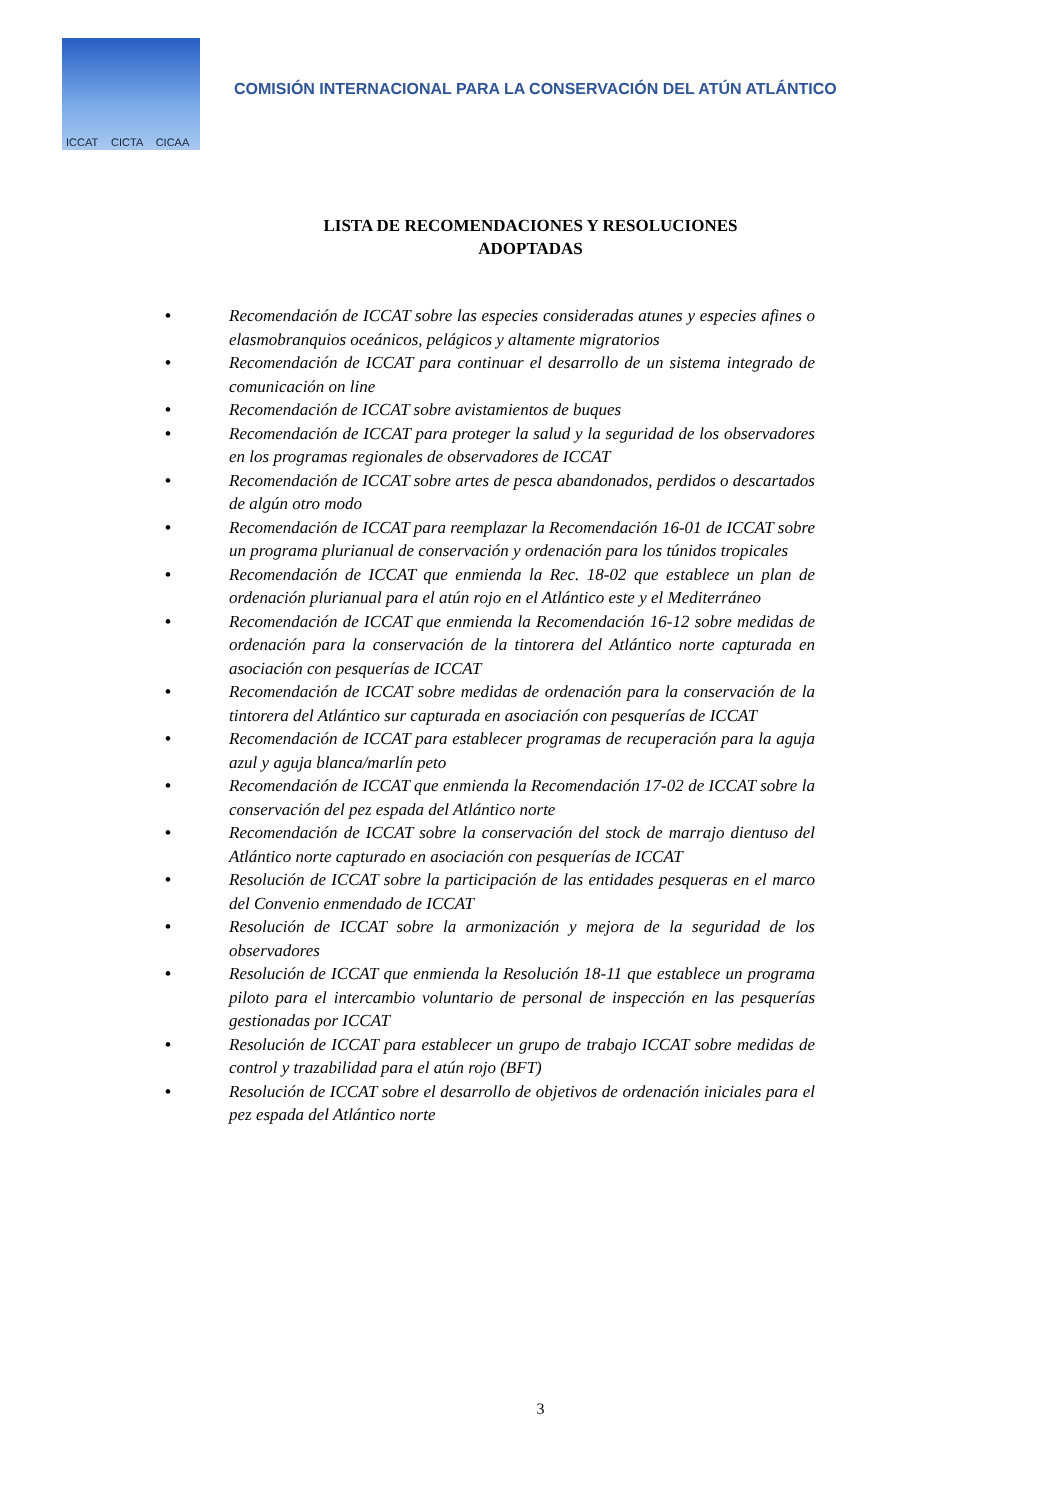ICCAT CICTA CICAA
COMISIÓN INTERNACIONAL PARA LA CONSERVACIÓN DEL ATÚN ATLÁNTICO
LISTA DE RECOMENDACIONES Y RESOLUCIONES
ADOPTADAS
• Recomendación de ICCAT sobre las especies consideradas atunes y especies afines o elasmobranquios oceánicos, pelágicos y altamente migratorios
• Recomendación de ICCAT para continuar el desarrollo de un sistema integrado de comunicación on line
• Recomendación de ICCAT sobre avistamientos de buques
• Recomendación de ICCAT para proteger la salud y la seguridad de los observadores en los programas regionales de observadores de ICCAT
• Recomendación de ICCAT sobre artes de pesca abandonados, perdidos o descartados de algún otro modo
• Recomendación de ICCAT para reemplazar la Recomendación 16-01 de ICCAT sobre un programa plurianual de conservación y ordenación para los túnidos tropicales
• Recomendación de ICCAT que enmienda la Rec. 18-02 que establece un plan de ordenación plurianual para el atún rojo en el Atlántico este y el Mediterráneo
• Recomendación de ICCAT que enmienda la Recomendación 16-12 sobre medidas de ordenación para la conservación de la tintorera del Atlántico norte capturada en asociación con pesquerías de ICCAT
• Recomendación de ICCAT sobre medidas de ordenación para la conservación de la tintorera del Atlántico sur capturada en asociación con pesquerías de ICCAT
• Recomendación de ICCAT para establecer programas de recuperación para la aguja azul y aguja blanca/marlín peto
• Recomendación de ICCAT que enmienda la Recomendación 17-02 de ICCAT sobre la conservación del pez espada del Atlántico norte
• Recomendación de ICCAT sobre la conservación del stock de marrajo dientuso del Atlántico norte capturado en asociación con pesquerías de ICCAT
• Resolución de ICCAT sobre la participación de las entidades pesqueras en el marco del Convenio enmendado de ICCAT
• Resolución de ICCAT sobre la armonización y mejora de la seguridad de los observadores
• Resolución de ICCAT que enmienda la Resolución 18-11 que establece un programa piloto para el intercambio voluntario de personal de inspección en las pesquerías gestionadas por ICCAT
• Resolución de ICCAT para establecer un grupo de trabajo ICCAT sobre medidas de control y trazabilidad para el atún rojo (BFT)
• Resolución de ICCAT sobre el desarrollo de objetivos de ordenación iniciales para el pez espada del Atlántico norte
3